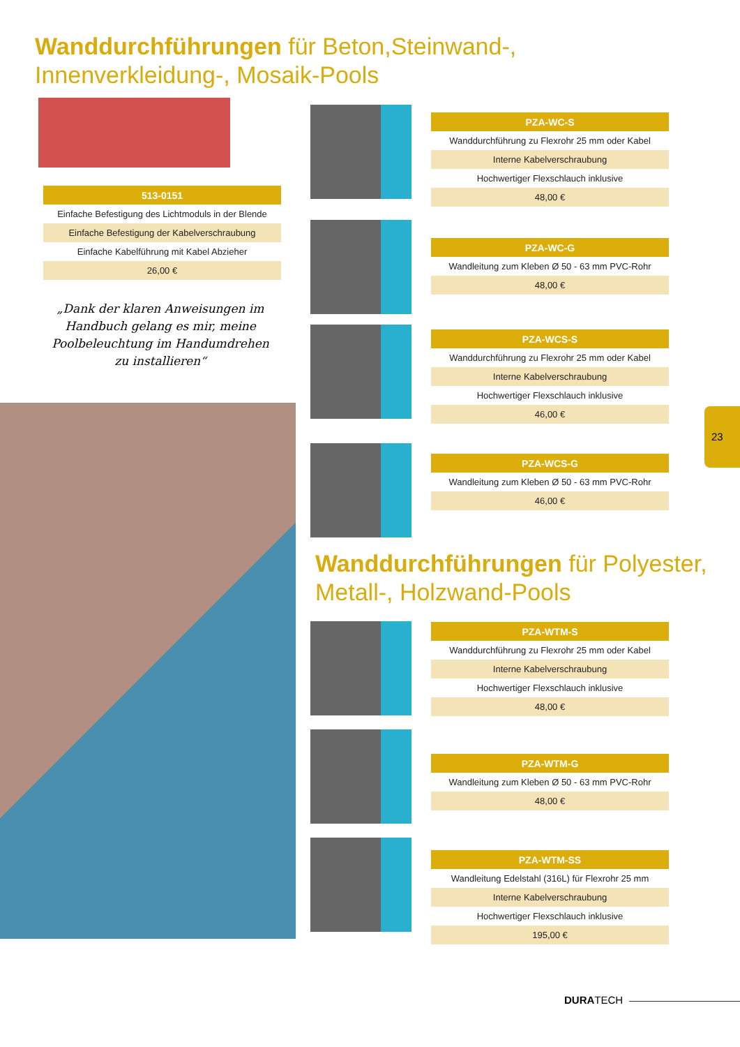Wanddurchführungen für Beton,Steinwand-,
Innenverkleidung-, Mosaik-Pools
| 513-0151 |
| --- |
| Einfache Befestigung des Lichtmoduls in der Blende |
| Einfache Befestigung der Kabelverschraubung |
| Einfache Kabelführung mit Kabel Abzieher |
| 26,00 € |
„Dank der klaren Anweisungen im Handbuch gelang es mir, meine Poolbeleuchtung im Handumdrehen zu installieren“
| PZA-WC-S |
| --- |
| Wanddurchführung zu Flexrohr 25 mm oder Kabel |
| Interne Kabelverschraubung |
| Hochwertiger Flexschlauch inklusive |
| 48,00 € |
| PZA-WC-G |
| --- |
| Wandleitung zum Kleben Ø 50 - 63 mm PVC-Rohr |
| 48,00 € |
| PZA-WCS-S |
| --- |
| Wanddurchführung zu Flexrohr 25 mm oder Kabel |
| Interne Kabelverschraubung |
| Hochwertiger Flexschlauch inklusive |
| 46,00 € |
| PZA-WCS-G |
| --- |
| Wandleitung zum Kleben Ø 50 - 63 mm PVC-Rohr |
| 46,00 € |
Wanddurchführungen für Polyester,
Metall-, Holzwand-Pools
| PZA-WTM-S |
| --- |
| Wanddurchführung zu Flexrohr 25 mm oder Kabel |
| Interne Kabelverschraubung |
| Hochwertiger Flexschlauch inklusive |
| 48,00 € |
| PZA-WTM-G |
| --- |
| Wandleitung zum Kleben Ø 50 - 63 mm PVC-Rohr |
| 48,00 € |
| PZA-WTM-SS |
| --- |
| Wandleitung Edelstahl (316L) für Flexrohr 25 mm |
| Interne Kabelverschraubung |
| Hochwertiger Flexschlauch inklusive |
| 195,00 € |
23
DURATECH